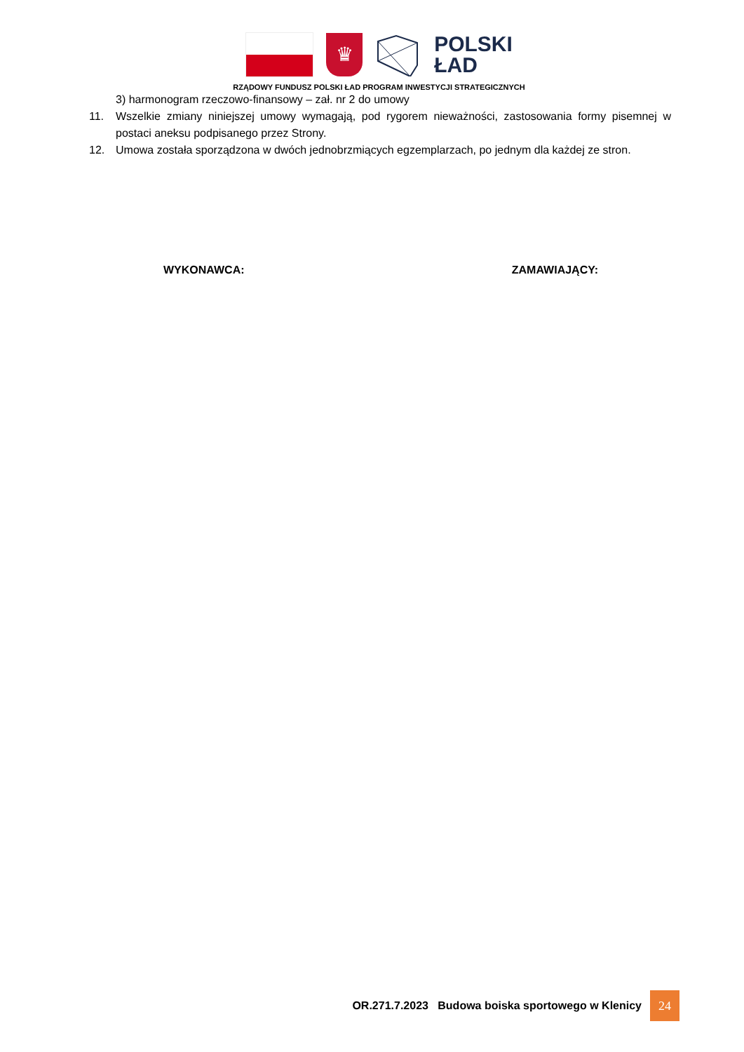♛
POLSKI
ŁAD
RZĄDOWY FUNDUSZ POLSKI ŁAD PROGRAM INWESTYCJI STRATEGICZNYCH
3) harmonogram rzeczowo-finansowy – zał. nr 2 do umowy
11. Wszelkie zmiany niniejszej umowy wymagają, pod rygorem nieważności, zastosowania formy pisemnej w postaci aneksu podpisanego przez Strony.
12. Umowa została sporządzona w dwóch jednobrzmiących egzemplarzach, po jednym dla każdej ze stron.
WYKONAWCA: ZAMAWIAJĄCY:
OR.271.7.2023 Budowa boiska sportowego w Klenicy 24